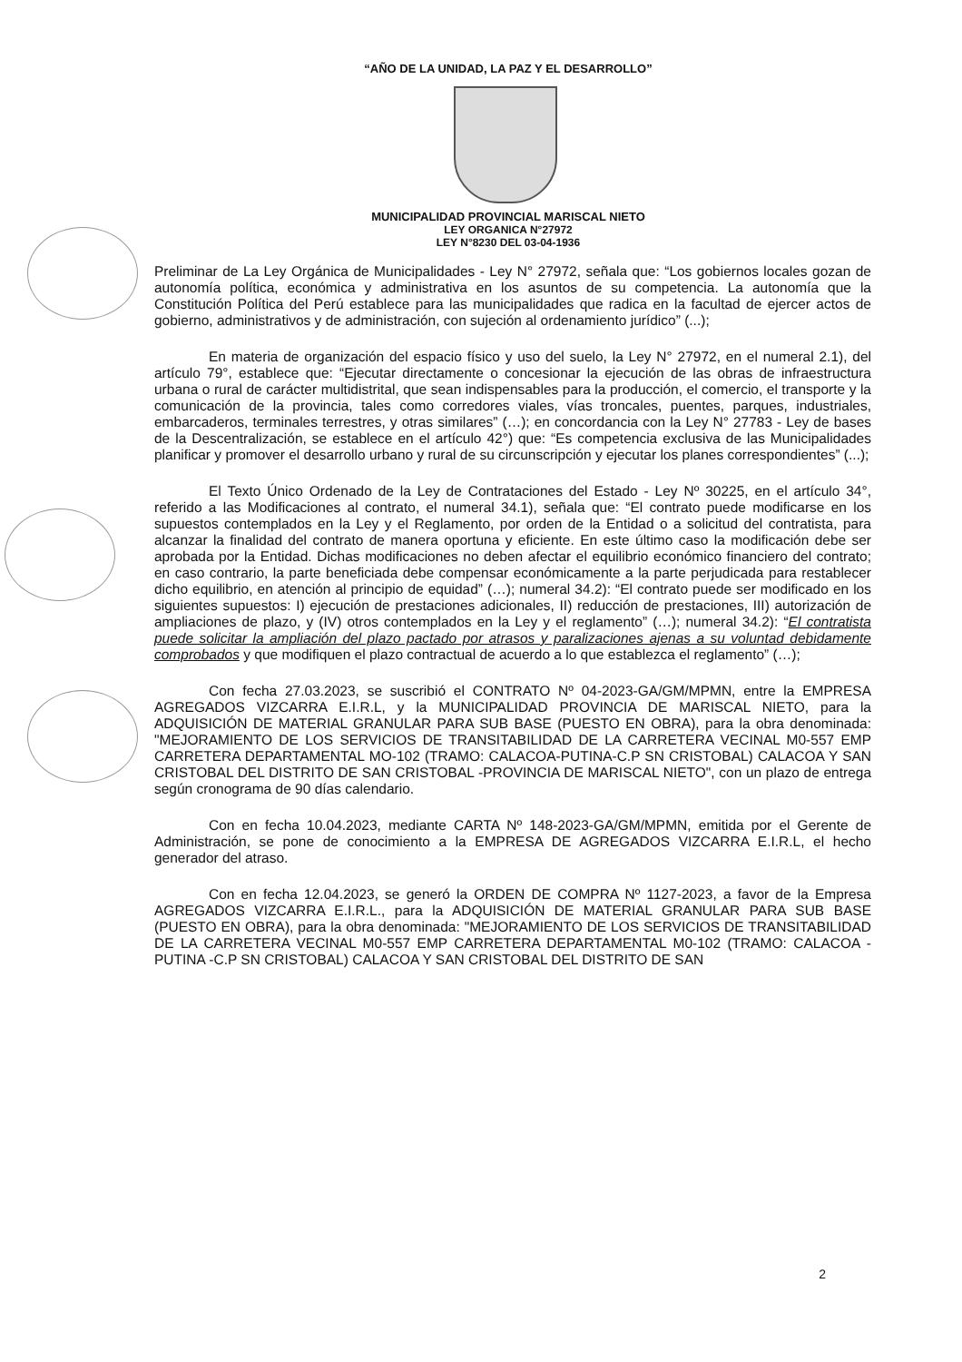“AÑO DE LA UNIDAD, LA PAZ Y EL DESARROLLO”
MUNICIPALIDAD PROVINCIAL MARISCAL NIETO
LEY ORGANICA N°27972
LEY N°8230 DEL 03-04-1936
Preliminar de La Ley Orgánica de Municipalidades - Ley N° 27972, señala que: “Los gobiernos locales gozan de autonomía política, económica y administrativa en los asuntos de su competencia. La autonomía que la Constitución Política del Perú establece para las municipalidades que radica en la facultad de ejercer actos de gobierno, administrativos y de administración, con sujeción al ordenamiento jurídico” (...);
En materia de organización del espacio físico y uso del suelo, la Ley N° 27972, en el numeral 2.1), del artículo 79°, establece que: “Ejecutar directamente o concesionar la ejecución de las obras de infraestructura urbana o rural de carácter multidistrital, que sean indispensables para la producción, el comercio, el transporte y la comunicación de la provincia, tales como corredores viales, vías troncales, puentes, parques, industriales, embarcaderos, terminales terrestres, y otras similares” (…); en concordancia con la Ley N° 27783 - Ley de bases de la Descentralización, se establece en el artículo 42°) que: “Es competencia exclusiva de las Municipalidades planificar y promover el desarrollo urbano y rural de su circunscripción y ejecutar los planes correspondientes” (...);
El Texto Único Ordenado de la Ley de Contrataciones del Estado - Ley Nº 30225, en el artículo 34°, referido a las Modificaciones al contrato, el numeral 34.1), señala que: “El contrato puede modificarse en los supuestos contemplados en la Ley y el Reglamento, por orden de la Entidad o a solicitud del contratista, para alcanzar la finalidad del contrato de manera oportuna y eficiente. En este último caso la modificación debe ser aprobada por la Entidad. Dichas modificaciones no deben afectar el equilibrio económico financiero del contrato; en caso contrario, la parte beneficiada debe compensar económicamente a la parte perjudicada para restablecer dicho equilibrio, en atención al principio de equidad” (…); numeral 34.2): “El contrato puede ser modificado en los siguientes supuestos: I) ejecución de prestaciones adicionales, II) reducción de prestaciones, III) autorización de ampliaciones de plazo, y (IV) otros contemplados en la Ley y el reglamento” (…); numeral 34.2): “El contratista puede solicitar la ampliación del plazo pactado por atrasos y paralizaciones ajenas a su voluntad debidamente comprobados y que modifiquen el plazo contractual de acuerdo a lo que establezca el reglamento” (…);
Con fecha 27.03.2023, se suscribió el CONTRATO Nº 04-2023-GA/GM/MPMN, entre la EMPRESA AGREGADOS VIZCARRA E.I.R.L, y la MUNICIPALIDAD PROVINCIA DE MARISCAL NIETO, para la ADQUISICIÓN DE MATERIAL GRANULAR PARA SUB BASE (PUESTO EN OBRA), para la obra denominada: "MEJORAMIENTO DE LOS SERVICIOS DE TRANSITABILIDAD DE LA CARRETERA VECINAL M0-557 EMP CARRETERA DEPARTAMENTAL MO-102 (TRAMO: CALACOA-PUTINA-C.P SN CRISTOBAL) CALACOA Y SAN CRISTOBAL DEL DISTRITO DE SAN CRISTOBAL -PROVINCIA DE MARISCAL NIETO", con un plazo de entrega según cronograma de 90 días calendario.
Con en fecha 10.04.2023, mediante CARTA Nº 148-2023-GA/GM/MPMN, emitida por el Gerente de Administración, se pone de conocimiento a la EMPRESA DE AGREGADOS VIZCARRA E.I.R.L, el hecho generador del atraso.
Con en fecha 12.04.2023, se generó la ORDEN DE COMPRA Nº 1127-2023, a favor de la Empresa AGREGADOS VIZCARRA E.I.R.L., para la ADQUISICIÓN DE MATERIAL GRANULAR PARA SUB BASE (PUESTO EN OBRA), para la obra denominada: "MEJORAMIENTO DE LOS SERVICIOS DE TRANSITABILIDAD DE LA CARRETERA VECINAL M0-557 EMP CARRETERA DEPARTAMENTAL M0-102 (TRAMO: CALACOA - PUTINA -C.P SN CRISTOBAL) CALACOA Y SAN CRISTOBAL DEL DISTRITO DE SAN
2